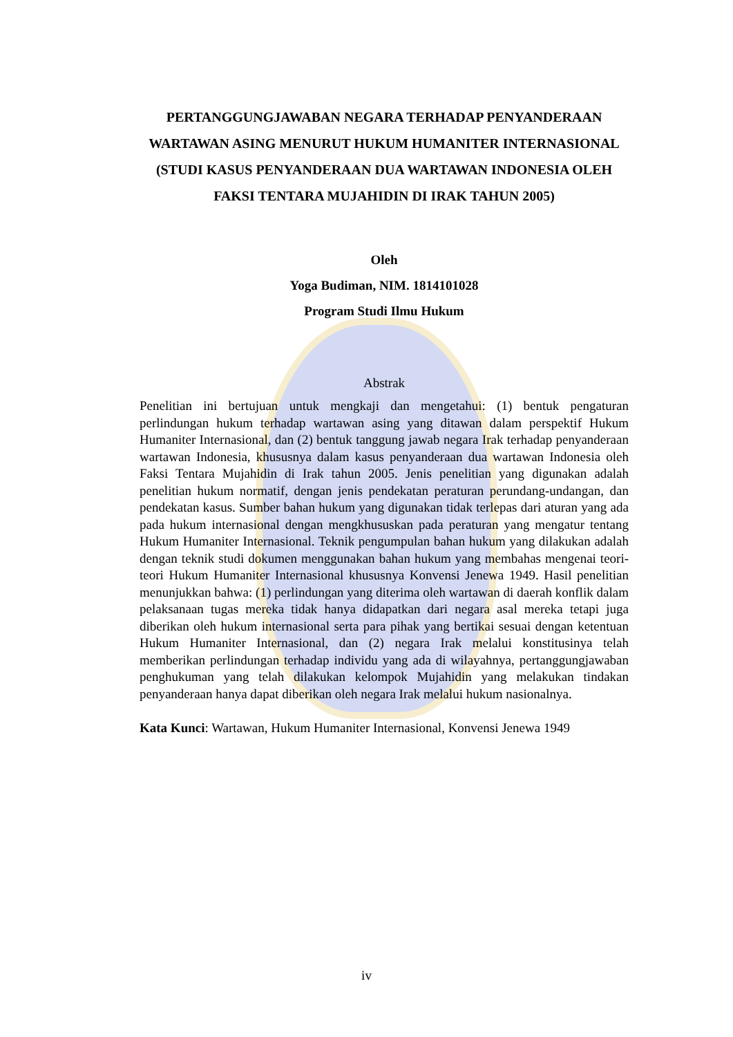PERTANGGUNGJAWABAN NEGARA TERHADAP PENYANDERAAN WARTAWAN ASING MENURUT HUKUM HUMANITER INTERNASIONAL
(STUDI KASUS PENYANDERAAN DUA WARTAWAN INDONESIA OLEH FAKSI TENTARA MUJAHIDIN DI IRAK TAHUN 2005)
Oleh
Yoga Budiman, NIM. 1814101028
Program Studi Ilmu Hukum
Abstrak
Penelitian ini bertujuan untuk mengkaji dan mengetahui: (1) bentuk pengaturan perlindungan hukum terhadap wartawan asing yang ditawan dalam perspektif Hukum Humaniter Internasional, dan (2) bentuk tanggung jawab negara Irak terhadap penyanderaan wartawan Indonesia, khususnya dalam kasus penyanderaan dua wartawan Indonesia oleh Faksi Tentara Mujahidin di Irak tahun 2005. Jenis penelitian yang digunakan adalah penelitian hukum normatif, dengan jenis pendekatan peraturan perundang-undangan, dan pendekatan kasus. Sumber bahan hukum yang digunakan tidak terlepas dari aturan yang ada pada hukum internasional dengan mengkhususkan pada peraturan yang mengatur tentang Hukum Humaniter Internasional. Teknik pengumpulan bahan hukum yang dilakukan adalah dengan teknik studi dokumen menggunakan bahan hukum yang membahas mengenai teori-teori Hukum Humaniter Internasional khususnya Konvensi Jenewa 1949. Hasil penelitian menunjukkan bahwa: (1) perlindungan yang diterima oleh wartawan di daerah konflik dalam pelaksanaan tugas mereka tidak hanya didapatkan dari negara asal mereka tetapi juga diberikan oleh hukum internasional serta para pihak yang bertikai sesuai dengan ketentuan Hukum Humaniter Internasional, dan (2) negara Irak melalui konstitusinya telah memberikan perlindungan terhadap individu yang ada di wilayahnya, pertanggungjawaban penghukuman yang telah dilakukan kelompok Mujahidin yang melakukan tindakan penyanderaan hanya dapat diberikan oleh negara Irak melalui hukum nasionalnya.
Kata Kunci: Wartawan, Hukum Humaniter Internasional, Konvensi Jenewa 1949
iv